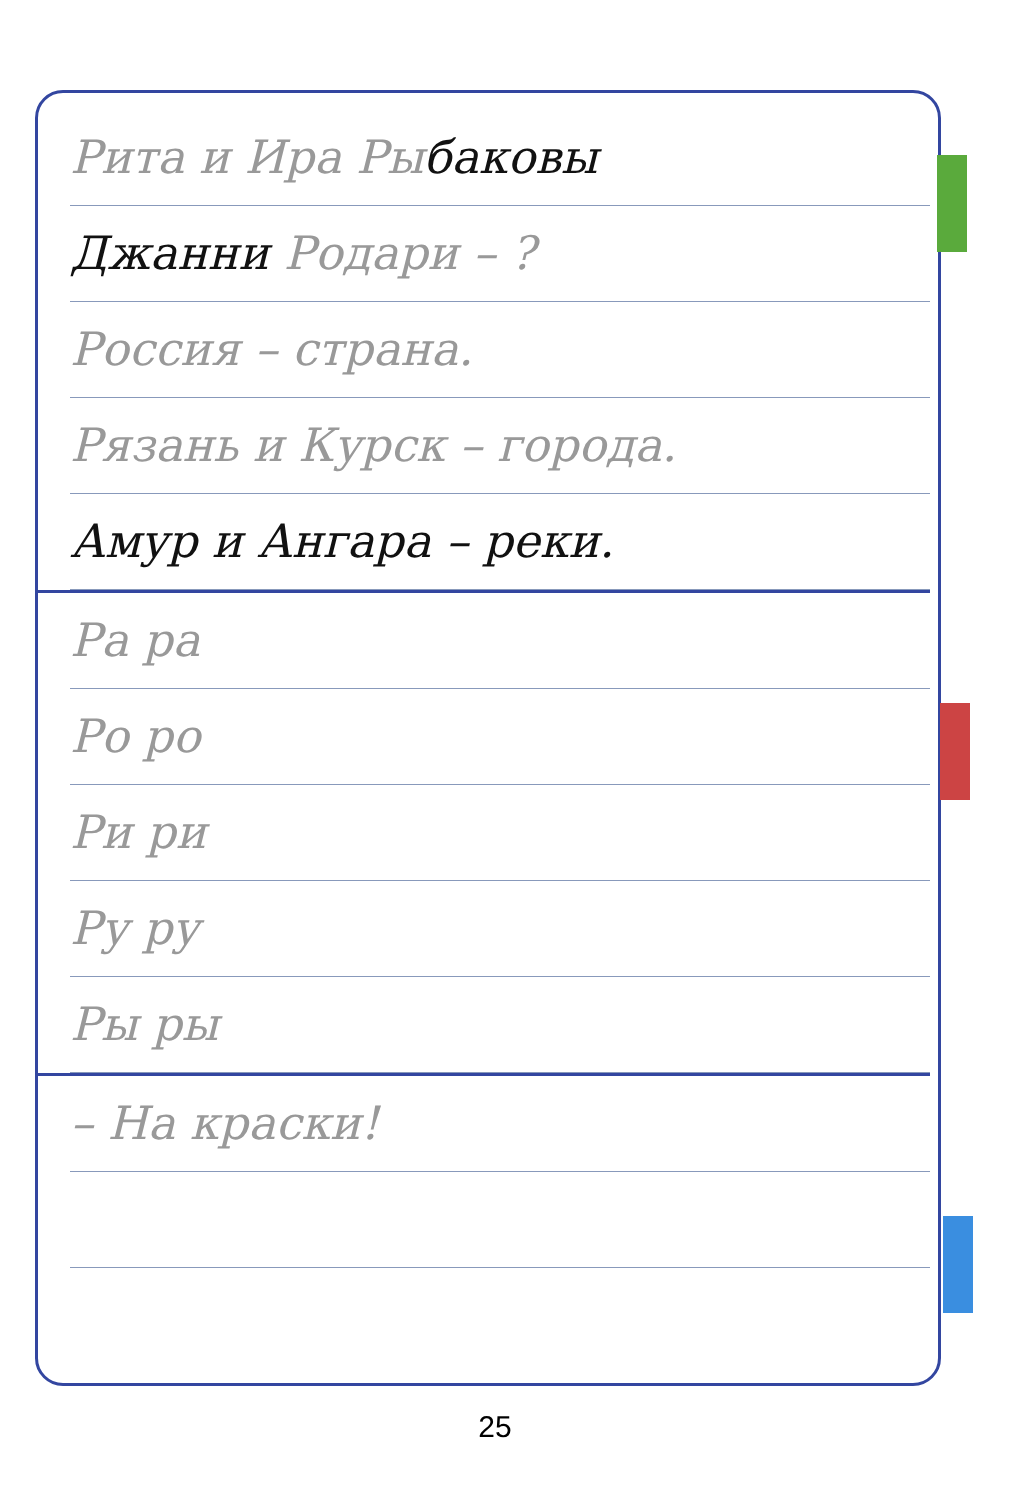Рита и Ира Рыбаковы
Джанни Родари – ?
Россия – страна.
Рязань и Курск – города.
Амур и Ангара – реки.
Ра ра
Ро ро
Ри ри
Ру ру
Ры ры
– На краски!
25